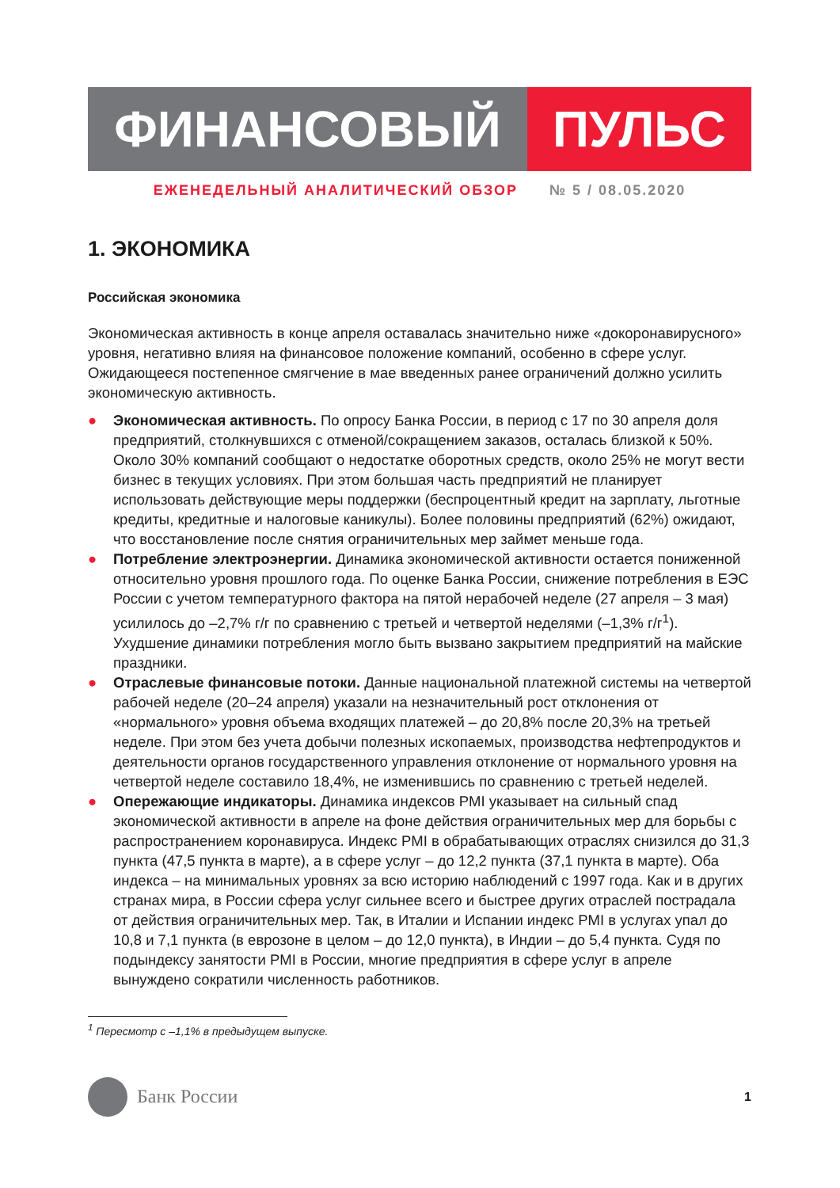ФИНАНСОВЫЙ ПУЛЬС
ЕЖЕНЕДЕЛЬНЫЙ АНАЛИТИЧЕСКИЙ ОБЗОР № 5 / 08.05.2020
1. ЭКОНОМИКА
Российская экономика
Экономическая активность в конце апреля оставалась значительно ниже «докоронавирусного» уровня, негативно влияя на финансовое положение компаний, особенно в сфере услуг. Ожидающееся постепенное смягчение в мае введенных ранее ограничений должно усилить экономическую активность.
● Экономическая активность. По опросу Банка России, в период с 17 по 30 апреля доля предприятий, столкнувшихся с отменой/сокращением заказов, осталась близкой к 50%. Около 30% компаний сообщают о недостатке оборотных средств, около 25% не могут вести бизнес в текущих условиях. При этом большая часть предприятий не планирует использовать действующие меры поддержки (беспроцентный кредит на зарплату, льготные кредиты, кредитные и налоговые каникулы). Более половины предприятий (62%) ожидают, что восстановление после снятия ограничительных мер займет меньше года.
● Потребление электроэнергии. Динамика экономической активности остается пониженной относительно уровня прошлого года. По оценке Банка России, снижение потребления в ЕЭС России с учетом температурного фактора на пятой нерабочей неделе (27 апреля – 3 мая) усилилось до –2,7% г/г по сравнению с третьей и четвертой неделями (–1,3% г/г<sup>1</sup>). Ухудшение динамики потребления могло быть вызвано закрытием предприятий на майские праздники.
● Отраслевые финансовые потоки. Данные национальной платежной системы на четвертой рабочей неделе (20–24 апреля) указали на незначительный рост отклонения от «нормального» уровня объема входящих платежей – до 20,8% после 20,3% на третьей неделе. При этом без учета добычи полезных ископаемых, производства нефтепродуктов и деятельности органов государственного управления отклонение от нормального уровня на четвертой неделе составило 18,4%, не изменившись по сравнению с третьей неделей.
● Опережающие индикаторы. Динамика индексов PMI указывает на сильный спад экономической активности в апреле на фоне действия ограничительных мер для борьбы с распространением коронавируса. Индекс PMI в обрабатывающих отраслях снизился до 31,3 пункта (47,5 пункта в марте), а в сфере услуг – до 12,2 пункта (37,1 пункта в марте). Оба индекса – на минимальных уровнях за всю историю наблюдений с 1997 года. Как и в других странах мира, в России сфера услуг сильнее всего и быстрее других отраслей пострадала от действия ограничительных мер. Так, в Италии и Испании индекс PMI в услугах упал до 10,8 и 7,1 пункта (в еврозоне в целом – до 12,0 пункта), в Индии – до 5,4 пункта. Судя по подындексу занятости PMI в России, многие предприятия в сфере услуг в апреле вынуждено сократили численность работников.
<sup>1</sup> Пересмотр с –1,1% в предыдущем выпуске.
Банк России
1